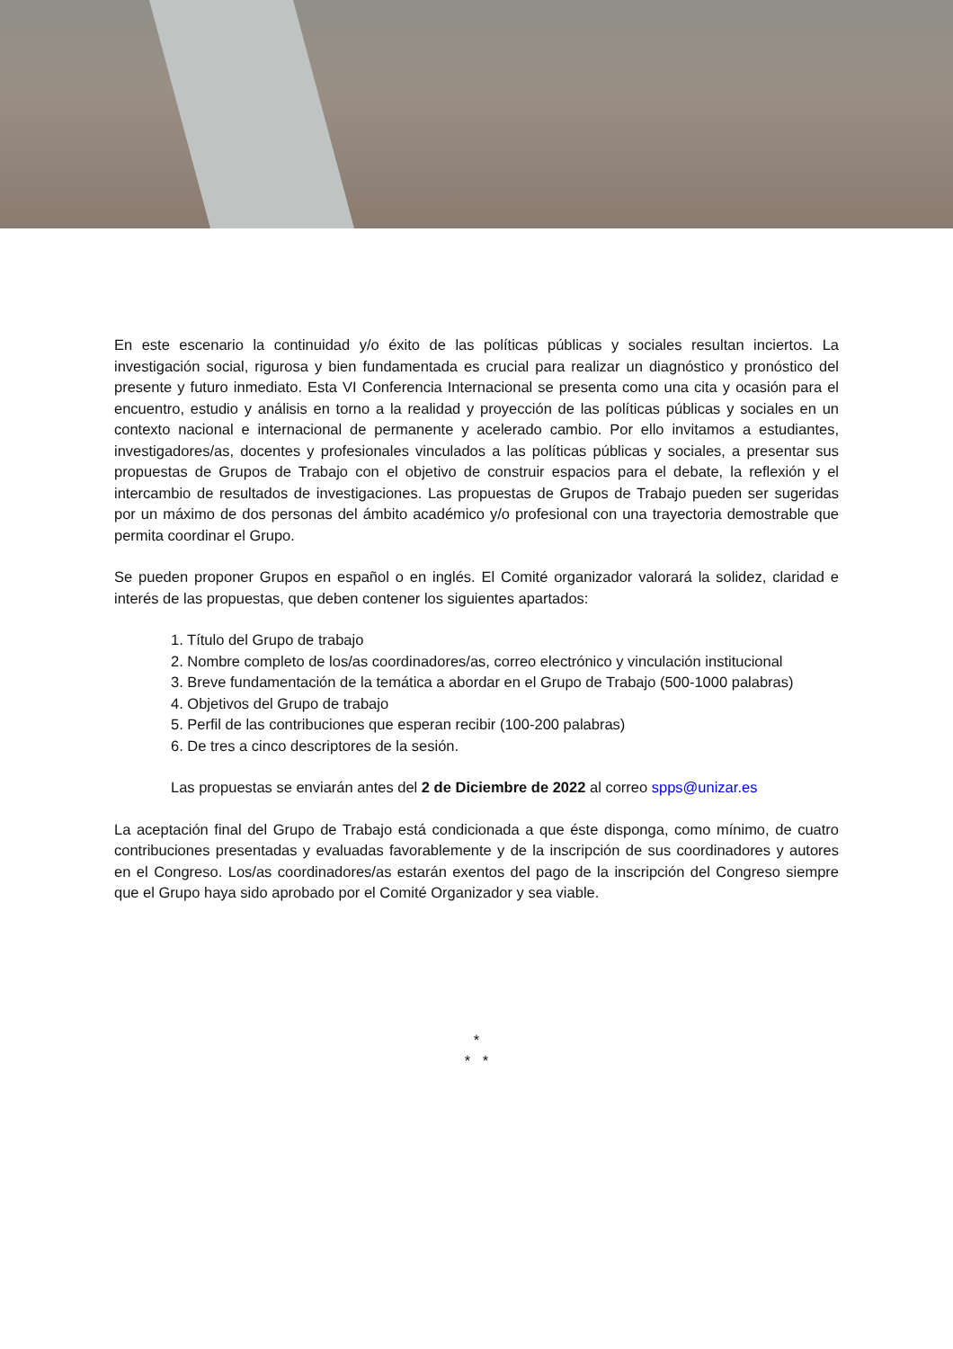En este escenario la continuidad y/o éxito de las políticas públicas y sociales resultan inciertos. La investigación social, rigurosa y bien fundamentada es crucial para realizar un diagnóstico y pronóstico del presente y futuro inmediato. Esta VI Conferencia Internacional se presenta como una cita y ocasión para el encuentro, estudio y análisis en torno a la realidad y proyección de las políticas públicas y sociales en un contexto nacional e internacional de permanente y acelerado cambio. Por ello invitamos a estudiantes, investigadores/as, docentes y profesionales vinculados a las políticas públicas y sociales, a presentar sus propuestas de Grupos de Trabajo con el objetivo de construir espacios para el debate, la reflexión y el intercambio de resultados de investigaciones. Las propuestas de Grupos de Trabajo pueden ser sugeridas por un máximo de dos personas del ámbito académico y/o profesional con una trayectoria demostrable que permita coordinar el Grupo.
Se pueden proponer Grupos en español o en inglés. El Comité organizador valorará la solidez, claridad e interés de las propuestas, que deben contener los siguientes apartados:
1. Título del Grupo de trabajo
2. Nombre completo de los/as coordinadores/as, correo electrónico y vinculación institucional
3. Breve fundamentación de la temática a abordar en el Grupo de Trabajo (500-1000 palabras)
4. Objetivos del Grupo de trabajo
5. Perfil de las contribuciones que esperan recibir (100-200 palabras)
6. De tres a cinco descriptores de la sesión.
Las propuestas se enviarán antes del 2 de Diciembre de 2022 al correo spps@unizar.es
La aceptación final del Grupo de Trabajo está condicionada a que éste disponga, como mínimo, de cuatro contribuciones presentadas y evaluadas favorablemente y de la inscripción de sus coordinadores y autores en el Congreso. Los/as coordinadores/as estarán exentos del pago de la inscripción del Congreso siempre que el Grupo haya sido aprobado por el Comité Organizador y sea viable.
*
* *